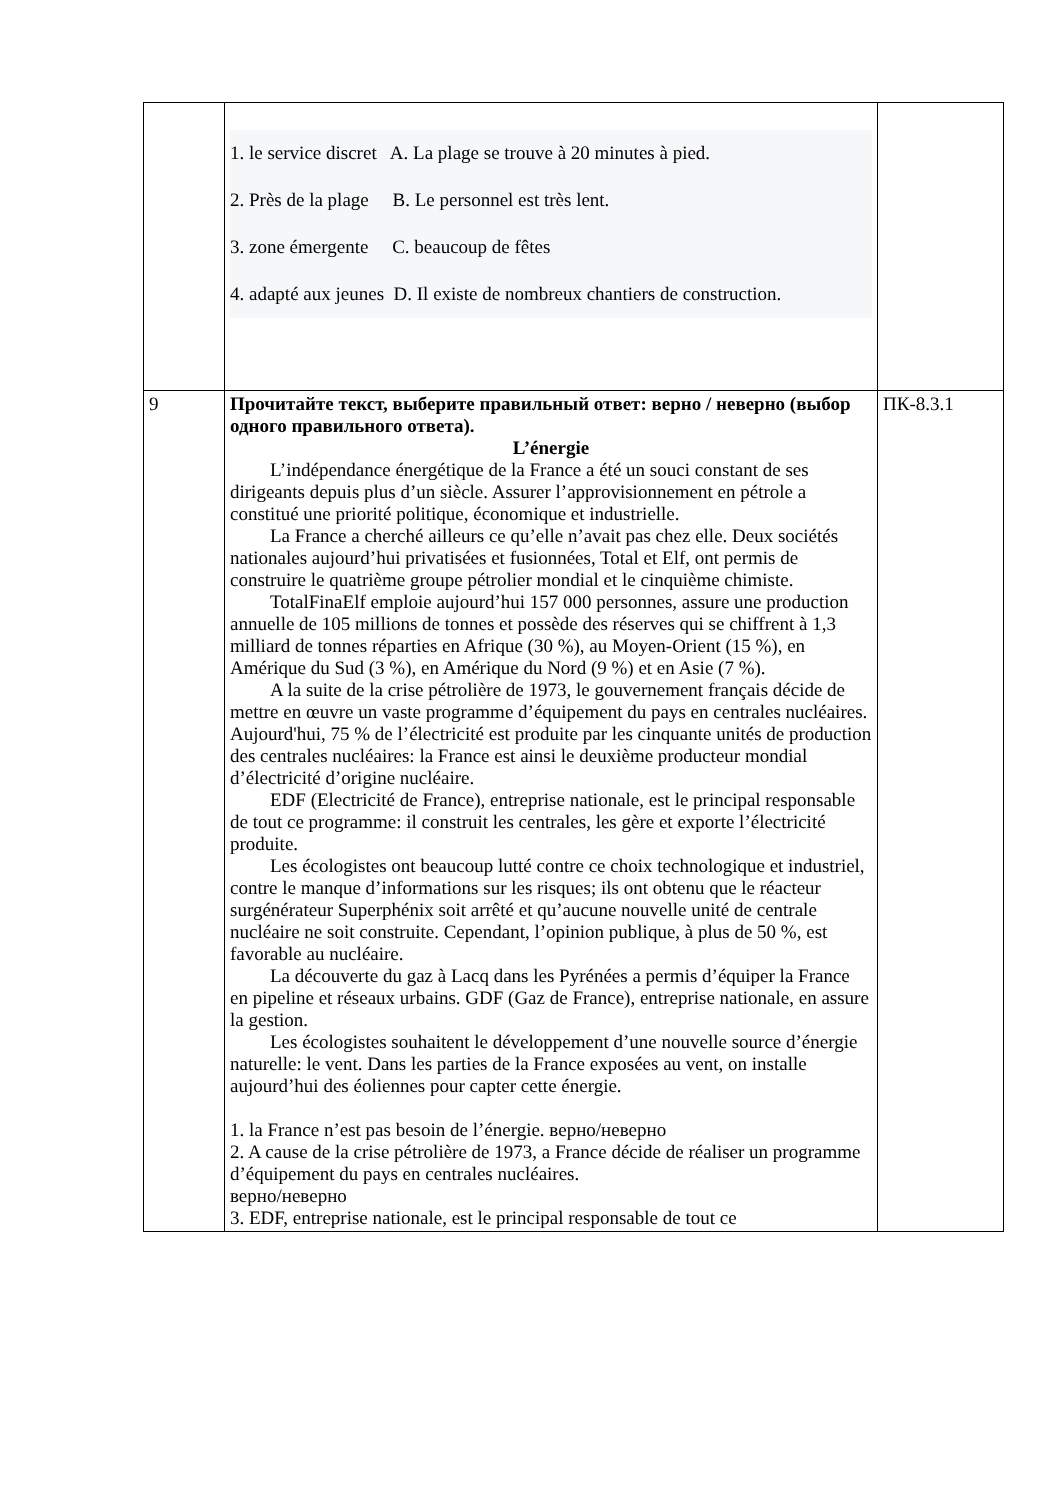| | 1. le service discret A. La plage se trouve à 20 minutes à pied. 2. Près de la plage B. Le personnel est très lent. 3. zone émergente C. beaucoup de fêtes 4. adapté aux jeunes D. Il existe de nombreux chantiers de construction. | |
| 9 | Прочитайте текст, выберите правильный ответ: верно / неверно (выбор одного правильного ответа). L’énergie L’indépendance énergétique de la France a été un souci constant de ses dirigeants depuis plus d’un siècle. Assurer l’approvisionnement en pétrole a constitué une priorité politique, économique et industrielle. La France a cherché ailleurs ce qu’elle n’avait pas chez elle. Deux sociétés nationales aujourd’hui privatisées et fusionnées, Total et Elf, ont permis de construire le quatrième groupe pétrolier mondial et le cinquième chimiste. TotalFinaElf emploie aujourd’hui 157 000 personnes, assure une production annuelle de 105 millions de tonnes et possède des réserves qui se chiffrent à 1,3 milliard de tonnes réparties en Afrique (30 %), au Moyen-Orient (15 %), en Amérique du Sud (3 %), en Amérique du Nord (9 %) et en Asie (7 %). A la suite de la crise pétrolière de 1973, le gouvernement français décide de mettre en œuvre un vaste programme d’équipement du pays en centrales nucléaires. Aujourd'hui, 75 % de l’électricité est produite par les cinquante unités de production des centrales nucléaires: la France est ainsi le deuxième producteur mondial d’électricité d’origine nucléaire. EDF (Electricité de France), entreprise nationale, est le principal responsable de tout ce programme: il construit les centrales, les gère et exporte l’électricité produite. Les écologistes ont beaucoup lutté contre ce choix technologique et industriel, contre le manque d’informations sur les risques; ils ont obtenu que le réacteur surgénérateur Superphénix soit arrêté et qu’aucune nouvelle unité de centrale nucléaire ne soit construite. Cependant, l’opinion publique, à plus de 50 %, est favorable au nucléaire. La découverte du gaz à Lacq dans les Pyrénées a permis d’équiper la France en pipeline et réseaux urbains. GDF (Gaz de France), entreprise nationale, en assure la gestion. Les écologistes souhaitent le développement d’une nouvelle source d’énergie naturelle: le vent. Dans les parties de la France exposées au vent, on installe aujourd’hui des éoliennes pour capter cette énergie. 1. la France n’est pas besoin de l’énergie. верно/неверно 2. A cause de la crise pétrolière de 1973, a France décide de réaliser un programme d’équipement du pays en centrales nucléaires. верно/неверно 3. EDF, entreprise nationale, est le principal responsable de tout ce | ПК-8.3.1 |